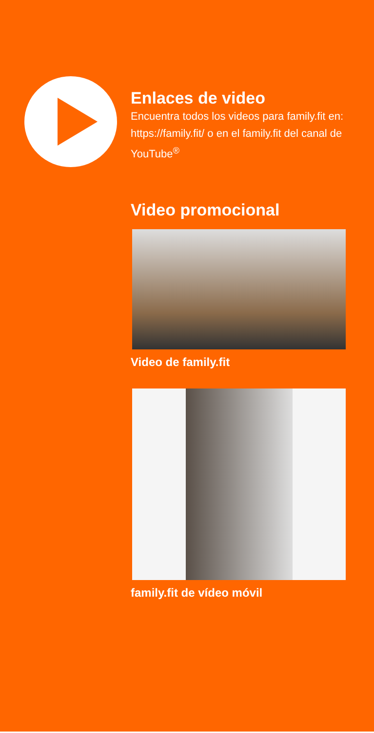Enlaces de video
Encuentra todos los videos para family.fit en: https://family.fit/ o en el family.fit del canal de YouTube<sup>®</sup>
Video promocional
Video de family.fit
family.fit de vídeo móvil